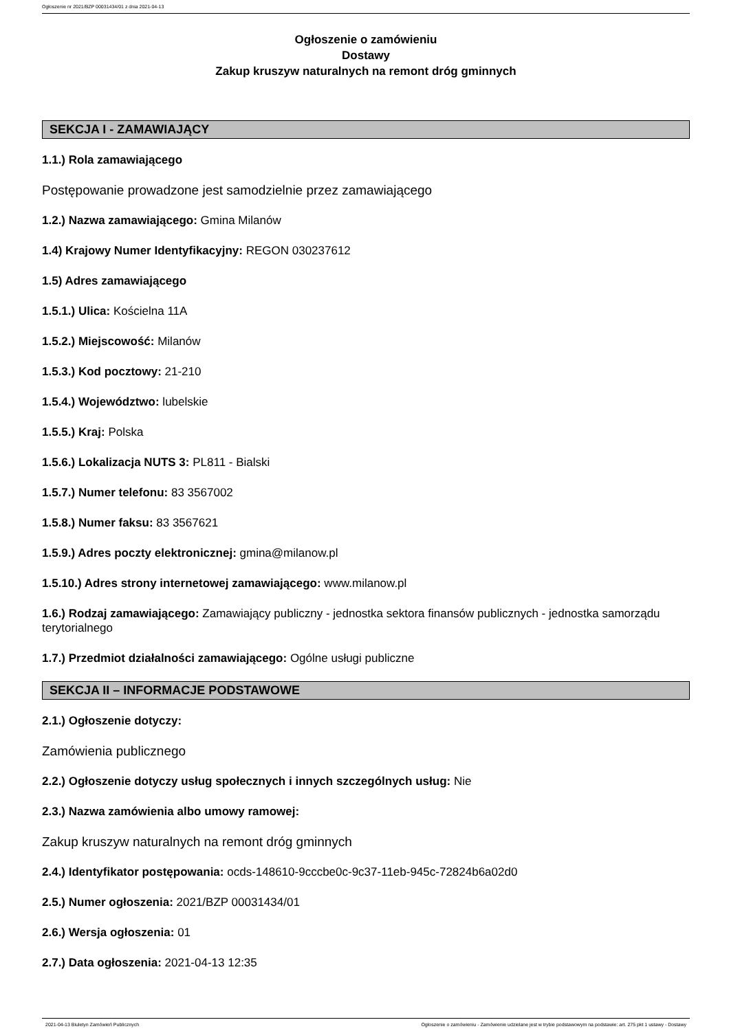Ogłoszenie nr 2021/BZP 00031434/01 z dnia 2021-04-13
Ogłoszenie o zamówieniu
Dostawy
Zakup kruszyw naturalnych na remont dróg gminnych
SEKCJA I - ZAMAWIAJĄCY
1.1.) Rola zamawiającego
Postępowanie prowadzone jest samodzielnie przez zamawiającego
1.2.) Nazwa zamawiającego: Gmina Milanów
1.4) Krajowy Numer Identyfikacyjny: REGON 030237612
1.5) Adres zamawiającego
1.5.1.) Ulica: Kościelna 11A
1.5.2.) Miejscowość: Milanów
1.5.3.) Kod pocztowy: 21-210
1.5.4.) Województwo: lubelskie
1.5.5.) Kraj: Polska
1.5.6.) Lokalizacja NUTS 3: PL811 - Bialski
1.5.7.) Numer telefonu: 83 3567002
1.5.8.) Numer faksu: 83 3567621
1.5.9.) Adres poczty elektronicznej: gmina@milanow.pl
1.5.10.) Adres strony internetowej zamawiającego: www.milanow.pl
1.6.) Rodzaj zamawiającego: Zamawiający publiczny - jednostka sektora finansów publicznych - jednostka samorządu terytorialnego
1.7.) Przedmiot działalności zamawiającego: Ogólne usługi publiczne
SEKCJA II – INFORMACJE PODSTAWOWE
2.1.) Ogłoszenie dotyczy:
Zamówienia publicznego
2.2.) Ogłoszenie dotyczy usług społecznych i innych szczególnych usług: Nie
2.3.) Nazwa zamówienia albo umowy ramowej:
Zakup kruszyw naturalnych na remont dróg gminnych
2.4.) Identyfikator postępowania: ocds-148610-9cccbe0c-9c37-11eb-945c-72824b6a02d0
2.5.) Numer ogłoszenia: 2021/BZP 00031434/01
2.6.) Wersja ogłoszenia: 01
2.7.) Data ogłoszenia: 2021-04-13 12:35
2021-04-13 Biuletyn Zamówień Publicznych Ogłoszenie o zamówieniu - Zamówienie udzielane jest w trybie podstawowym na podstawie: art. 275 pkt 1 ustawy - Dostawy